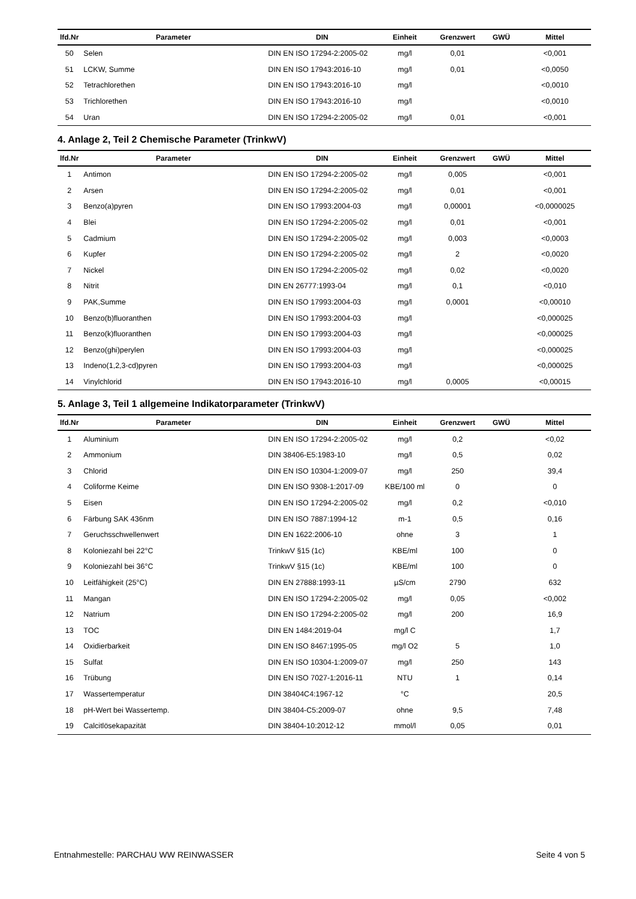| lfd.Nr | Parameter | DIN | Einheit | Grenzwert | GWÜ | Mittel |
| --- | --- | --- | --- | --- | --- | --- |
| 50 | Selen | DIN EN ISO 17294-2:2005-02 | mg/l | 0,01 | | <0,001 |
| 51 | LCKW, Summe | DIN EN ISO 17943:2016-10 | mg/l | 0,01 | | <0,0050 |
| 52 | Tetrachlorethen | DIN EN ISO 17943:2016-10 | mg/l | | | <0,0010 |
| 53 | Trichlorethen | DIN EN ISO 17943:2016-10 | mg/l | | | <0,0010 |
| 54 | Uran | DIN EN ISO 17294-2:2005-02 | mg/l | 0,01 | | <0,001 |
4. Anlage 2, Teil 2 Chemische Parameter (TrinkwV)
| lfd.Nr | Parameter | DIN | Einheit | Grenzwert | GWÜ | Mittel |
| --- | --- | --- | --- | --- | --- | --- |
| 1 | Antimon | DIN EN ISO 17294-2:2005-02 | mg/l | 0,005 | | <0,001 |
| 2 | Arsen | DIN EN ISO 17294-2:2005-02 | mg/l | 0,01 | | <0,001 |
| 3 | Benzo(a)pyren | DIN EN ISO 17993:2004-03 | mg/l | 0,00001 | | <0,0000025 |
| 4 | Blei | DIN EN ISO 17294-2:2005-02 | mg/l | 0,01 | | <0,001 |
| 5 | Cadmium | DIN EN ISO 17294-2:2005-02 | mg/l | 0,003 | | <0,0003 |
| 6 | Kupfer | DIN EN ISO 17294-2:2005-02 | mg/l | 2 | | <0,0020 |
| 7 | Nickel | DIN EN ISO 17294-2:2005-02 | mg/l | 0,02 | | <0,0020 |
| 8 | Nitrit | DIN EN 26777:1993-04 | mg/l | 0,1 | | <0,010 |
| 9 | PAK,Summe | DIN EN ISO 17993:2004-03 | mg/l | 0,0001 | | <0,00010 |
| 10 | Benzo(b)fluoranthen | DIN EN ISO 17993:2004-03 | mg/l | | | <0,000025 |
| 11 | Benzo(k)fluoranthen | DIN EN ISO 17993:2004-03 | mg/l | | | <0,000025 |
| 12 | Benzo(ghi)perylen | DIN EN ISO 17993:2004-03 | mg/l | | | <0,000025 |
| 13 | Indeno(1,2,3-cd)pyren | DIN EN ISO 17993:2004-03 | mg/l | | | <0,000025 |
| 14 | Vinylchlorid | DIN EN ISO 17943:2016-10 | mg/l | 0,0005 | | <0,00015 |
5. Anlage 3, Teil 1 allgemeine Indikatorparameter (TrinkwV)
| lfd.Nr | Parameter | DIN | Einheit | Grenzwert | GWÜ | Mittel |
| --- | --- | --- | --- | --- | --- | --- |
| 1 | Aluminium | DIN EN ISO 17294-2:2005-02 | mg/l | 0,2 | | <0,02 |
| 2 | Ammonium | DIN 38406-E5:1983-10 | mg/l | 0,5 | | 0,02 |
| 3 | Chlorid | DIN EN ISO 10304-1:2009-07 | mg/l | 250 | | 39,4 |
| 4 | Coliforme Keime | DIN EN ISO 9308-1:2017-09 | KBE/100 ml | 0 | | 0 |
| 5 | Eisen | DIN EN ISO 17294-2:2005-02 | mg/l | 0,2 | | <0,010 |
| 6 | Färbung SAK 436nm | DIN EN ISO 7887:1994-12 | m-1 | 0,5 | | 0,16 |
| 7 | Geruchsschwellenwert | DIN EN 1622:2006-10 | ohne | 3 | | 1 |
| 8 | Koloniezahl bei 22°C | TrinkwV §15 (1c) | KBE/ml | 100 | | 0 |
| 9 | Koloniezahl bei 36°C | TrinkwV §15 (1c) | KBE/ml | 100 | | 0 |
| 10 | Leitfähigkeit (25°C) | DIN EN 27888:1993-11 | µS/cm | 2790 | | 632 |
| 11 | Mangan | DIN EN ISO 17294-2:2005-02 | mg/l | 0,05 | | <0,002 |
| 12 | Natrium | DIN EN ISO 17294-2:2005-02 | mg/l | 200 | | 16,9 |
| 13 | TOC | DIN EN 1484:2019-04 | mg/l C | | | 1,7 |
| 14 | Oxidierbarkeit | DIN EN ISO 8467:1995-05 | mg/l O2 | 5 | | 1,0 |
| 15 | Sulfat | DIN EN ISO 10304-1:2009-07 | mg/l | 250 | | 143 |
| 16 | Trübung | DIN EN ISO 7027-1:2016-11 | NTU | 1 | | 0,14 |
| 17 | Wassertemperatur | DIN 38404C4:1967-12 | °C | | | 20,5 |
| 18 | pH-Wert bei Wassertemp. | DIN 38404-C5:2009-07 | ohne | 9,5 | | 7,48 |
| 19 | Calcitlösekapazität | DIN 38404-10:2012-12 | mmol/l | 0,05 | | 0,01 |
Entnahmestelle: PARCHAU WW REINWASSER Seite 4 von 5